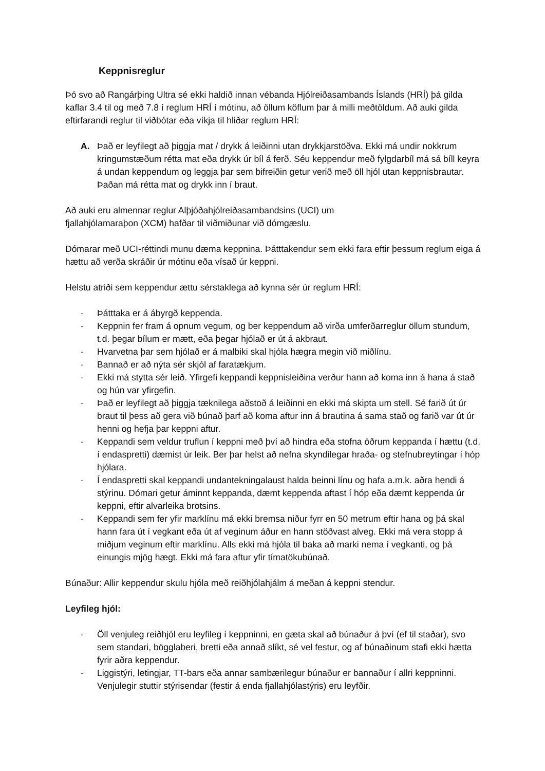Keppnisreglur
Þó svo að Rangárþing Ultra sé ekki haldið innan vébanda Hjólreiðasambands Íslands (HRÍ) þá gilda kaflar 3.4 til og með 7.8 í reglum HRÍ í mótinu, að öllum köflum þar á milli meðtöldum. Að auki gilda eftirfarandi reglur til viðbótar eða víkja til hliðar reglum HRÍ:
A. Það er leyfilegt að þiggja mat / drykk á leiðinni utan drykkjarstöðva. Ekki má undir nokkrum kringumstæðum rétta mat eða drykk úr bíl á ferð. Séu keppendur með fylgdarbíl má sá bíll keyra á undan keppendum og leggja þar sem bifreiðin getur verið með öll hjól utan keppnisbrautar. Þaðan má rétta mat og drykk inn í braut.
Að auki eru almennar reglur Alþjóðahjólreiðasambandsins (UCI) um
fjallahjólamaraþon (XCM) hafðar til viðmiðunar við dómgæslu.
Dómarar með UCI-réttindi munu dæma keppnina. Þátttakendur sem ekki fara eftir þessum reglum eiga á hættu að verða skráðir úr mótinu eða vísað úr keppni.
Helstu atriði sem keppendur ættu sérstaklega að kynna sér úr reglum HRÍ:
- Þátttaka er á ábyrgð keppenda.
- Keppnin fer fram á opnum vegum, og ber keppendum að virða umferðarreglur öllum stundum, t.d. þegar bílum er mætt, eða þegar hjólað er út á akbraut.
- Hvarvetna þar sem hjólað er á malbiki skal hjóla hægra megin við miðlínu.
- Bannað er að nýta sér skjól af faratækjum.
- Ekki má stytta sér leið. Yfirgefi keppandi keppnisleiðina verður hann að koma inn á hana á stað og hún var yfirgefin.
- Það er leyfilegt að þiggja tæknilega aðstoð á leiðinni en ekki má skipta um stell. Sé farið út úr braut til þess að gera við búnað þarf að koma aftur inn á brautina á sama stað og farið var út úr henni og hefja þar keppni aftur.
- Keppandi sem veldur truflun í keppni með því að hindra eða stofna öðrum keppanda í hættu (t.d. í endaspretti) dæmist úr leik. Ber þar helst að nefna skyndilegar hraða- og stefnubreytingar í hóp hjólara.
- Í endaspretti skal keppandi undantekningalaust halda beinni línu og hafa a.m.k. aðra hendi á stýrinu. Dómari getur áminnt keppanda, dæmt keppenda aftast í hóp eða dæmt keppenda úr keppni, eftir alvarleika brotsins.
- Keppandi sem fer yfir marklínu má ekki bremsa niður fyrr en 50 metrum eftir hana og þá skal hann fara út í vegkant eða út af veginum áður en hann stöðvast alveg. Ekki má vera stopp á miðjum veginum eftir marklínu. Alls ekki má hjóla til baka að marki nema í vegkanti, og þá einungis mjög hægt. Ekki má fara aftur yfir tímatökubúnað.
Búnaður: Allir keppendur skulu hjóla með reiðhjólahjálm á meðan á keppni stendur.
Leyfileg hjól:
- Öll venjuleg reiðhjól eru leyfileg í keppninni, en gæta skal að búnaður á því (ef til staðar), svo sem standari, bögglaberi, bretti eða annað slíkt, sé vel festur, og af búnaðinum stafi ekki hætta fyrir aðra keppendur.
- Liggistýri, letingjar, TT-bars eða annar sambærilegur búnaður er bannaður í allri keppninni. Venjulegir stuttir stýrisendar (festir á enda fjallahjólastýris) eru leyfðir.